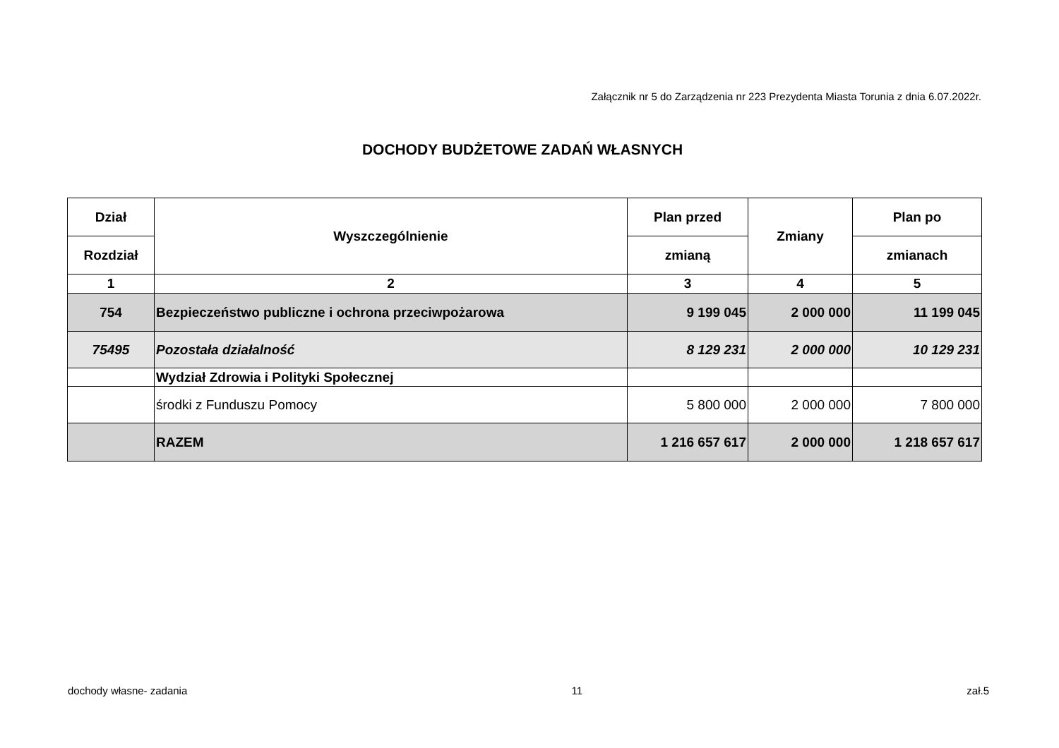Załącznik nr 5 do Zarządzenia nr 223 Prezydenta Miasta Torunia z dnia 6.07.2022r.
DOCHODY BUDŻETOWE ZADAŃ WŁASNYCH
| Dział | Wyszczególnienie | Plan przed | Zmiany | Plan po |
| --- | --- | --- | --- | --- |
| Rozdział | | zmianą | | zmianach |
| 1 | 2 | 3 | 4 | 5 |
| 754 | Bezpieczeństwo publiczne i ochrona przeciwpożarowa | 9 199 045 | 2 000 000 | 11 199 045 |
| 75495 | Pozostała działalność | 8 129 231 | 2 000 000 | 10 129 231 |
| | Wydział Zdrowia i Polityki Społecznej | | | |
| | środki z Funduszu Pomocy | 5 800 000 | 2 000 000 | 7 800 000 |
| | RAZEM | 1 216 657 617 | 2 000 000 | 1 218 657 617 |
dochody własne- zadania 11 zał.5